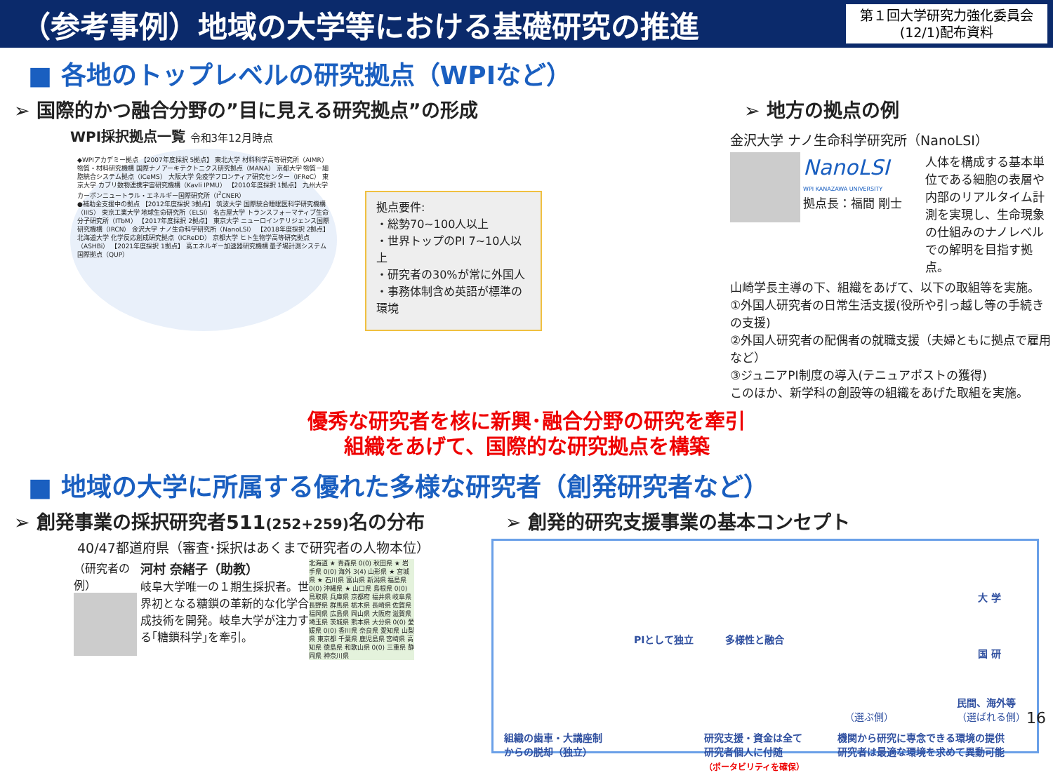（参考事例）地域の大学等における基礎研究の推進
第１回大学研究力強化委員会
(12/1)配布資料
■ 各地のトップレベルの研究拠点（WPIなど）
➢ 国際的かつ融合分野の”目に見える研究拠点”の形成
WPI採択拠点一覧 令和3年12月時点
◆WPIアカデミー拠点 【2007年度採択 5拠点】 東北大学 材料科学高等研究所（AIMR） 物質・材料研究機構 国際ナノアーキテクトニクス研究拠点（MANA） 京都大学 物質－細胞統合システム拠点（iCeMS） 大阪大学 免疫学フロンティア研究センター（IFReC） 東京大学 カブリ数物連携宇宙研究機構（Kavli IPMU） 【2010年度採択 1拠点】 九州大学 カーボンニュートラル・エネルギー国際研究所（I<sup>2</sup>CNER）
●補助金支援中の拠点 【2012年度採択 3拠点】 筑波大学 国際統合睡眠医科学研究機構（IIIS） 東京工業大学 地球生命研究所（ELSI） 名古屋大学 トランスフォーマティブ生命分子研究所（ITbM） 【2017年度採択 2拠点】 東京大学 ニューロインテリジェンス国際研究機構（IRCN） 金沢大学 ナノ生命科学研究所（NanoLSI） 【2018年度採択 2拠点】 北海道大学 化学反応創成研究拠点（ICReDD） 京都大学 ヒト生物学高等研究拠点（ASHBi） 【2021年度採択 1拠点】 高エネルギー加速器研究機構 量子場計測システム国際拠点（QUP）
拠点要件:
・総勢70~100人以上
・世界トップのPI 7~10人以上
・研究者の30%が常に外国人
・事務体制含め英語が標準の環境
➢ 地方の拠点の例
金沢大学 ナノ生命科学研究所（NanoLSI）
NanoLSI
WPI KANAZAWA UNIVERSITY
拠点長：福間 剛士
人体を構成する基本単位である細胞の表層や内部のリアルタイム計測を実現し、生命現象の仕組みのナノレベルでの解明を目指す拠点。
山崎学長主導の下、組織をあげて、以下の取組等を実施。
①外国人研究者の日常生活支援(役所や引っ越し等の手続きの支援)
②外国人研究者の配偶者の就職支援（夫婦ともに拠点で雇用など）
③ジュニアPI制度の導入(テニュアポストの獲得)
このほか、新学科の創設等の組織をあげた取組を実施。
優秀な研究者を核に新興･融合分野の研究を牽引
組織をあげて、国際的な研究拠点を構築
■ 地域の大学に所属する優れた多様な研究者（創発研究者など）
➢ 創発事業の採択研究者511(252+259) 名の分布
40/47都道府県（審査･採択はあくまで研究者の人物本位）
（研究者の例）
河村 奈緒子（助教）
岐阜大学唯一の１期生採択者。世界初となる糖鎖の革新的な化学合成技術を開発。岐阜大学が注力する｢糖鎖科学｣を牽引。
北海道 ★ 青森県 0(0) 秋田県 ★ 岩手県 0(0) 海外 3(4) 山形県 ★ 宮城県 ★ 石川県 富山県 新潟県 福島県 0(0) 沖縄県 ★ 山口県 島根県 0(0) 鳥取県 兵庫県 京都府 福井県 岐阜県 長野県 群馬県 栃木県 長崎県 佐賀県 福岡県 広島県 岡山県 大阪府 滋賀県 埼玉県 茨城県 熊本県 大分県 0(0) 愛媛県 0(0) 香川県 奈良県 愛知県 山梨県 東京都 千葉県 鹿児島県 宮崎県 高知県 徳島県 和歌山県 0(0) 三重県 静岡県 神奈川県
➢ 創発的研究支援事業の基本コンセプト
PIとして独立 多様性と融合
大 学
国 研
民間、海外等
（選ぶ側） （選ばれる側）
組織の歯車・大講座制
からの脱却（独立）
研究支援・資金は全て
研究者個人に付随
（ポータビリティを確保）
機関から研究に専念できる環境の提供
研究者は最適な環境を求めて異動可能
16